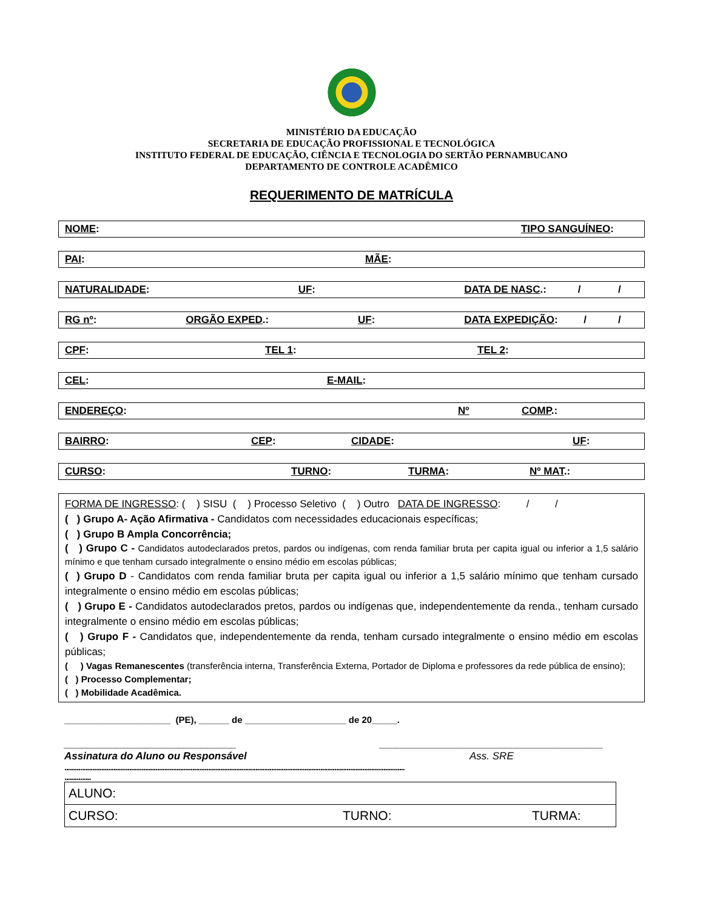MINISTÉRIO DA EDUCAÇÃO
SECRETARIA DE EDUCAÇÃO PROFISSIONAL E TECNOLÓGICA
INSTITUTO FEDERAL DE EDUCAÇÃO, CIÊNCIA E TECNOLOGIA DO SERTÃO PERNAMBUCANO
DEPARTAMENTO DE CONTROLE ACADÊMICO
REQUERIMENTO DE MATRÍCULA
NOME: TIPO SANGUÍNEO:
PAI: MÃE:
NATURALIDADE: UF: DATA DE NASC.: / /
RG nº: ORGÃO EXPED.: UF: DATA EXPEDIÇÃO: / /
CPF: TEL 1: TEL 2:
CEL: E-MAIL:
ENDEREÇO: Nº COMP.:
BAIRRO: CEP: CIDADE: UF:
CURSO: TURNO: TURMA: Nº MAT.:
FORMA DE INGRESSO: ( ) SISU ( ) Processo Seletivo ( ) Outro DATA DE INGRESSO: / /
( ) Grupo A- Ação Afirmativa - Candidatos com necessidades educacionais específicas;
( ) Grupo B Ampla Concorrência;
( ) Grupo C - Candidatos autodeclarados pretos, pardos ou indígenas, com renda familiar bruta per capita igual ou inferior a 1,5 salário mínimo e que tenham cursado integralmente o ensino médio em escolas públicas;
( ) Grupo D - Candidatos com renda familiar bruta per capita igual ou inferior a 1,5 salário mínimo que tenham cursado integralmente o ensino médio em escolas públicas;
( ) Grupo E - Candidatos autodeclarados pretos, pardos ou indígenas que, independentemente da renda., tenham cursado integralmente o ensino médio em escolas públicas;
( ) Grupo F - Candidatos que, independentemente da renda, tenham cursado integralmente o ensino médio em escolas públicas;
( ) Vagas Remanescentes (transferência interna, Transferência Externa, Portador de Diploma e professores da rede pública de ensino);
( ) Processo Complementar;
( ) Mobilidade Acadêmica.
_____________________ (PE), ______ de ____________________ de 20_____.
______________________________
Assinatura do Aluno ou Responsável
_______________________________________
Ass. SRE
..................................................................................................................................................................................................
...............
| ALUNO: | | |
| CURSO: | TURNO: | TURMA: |